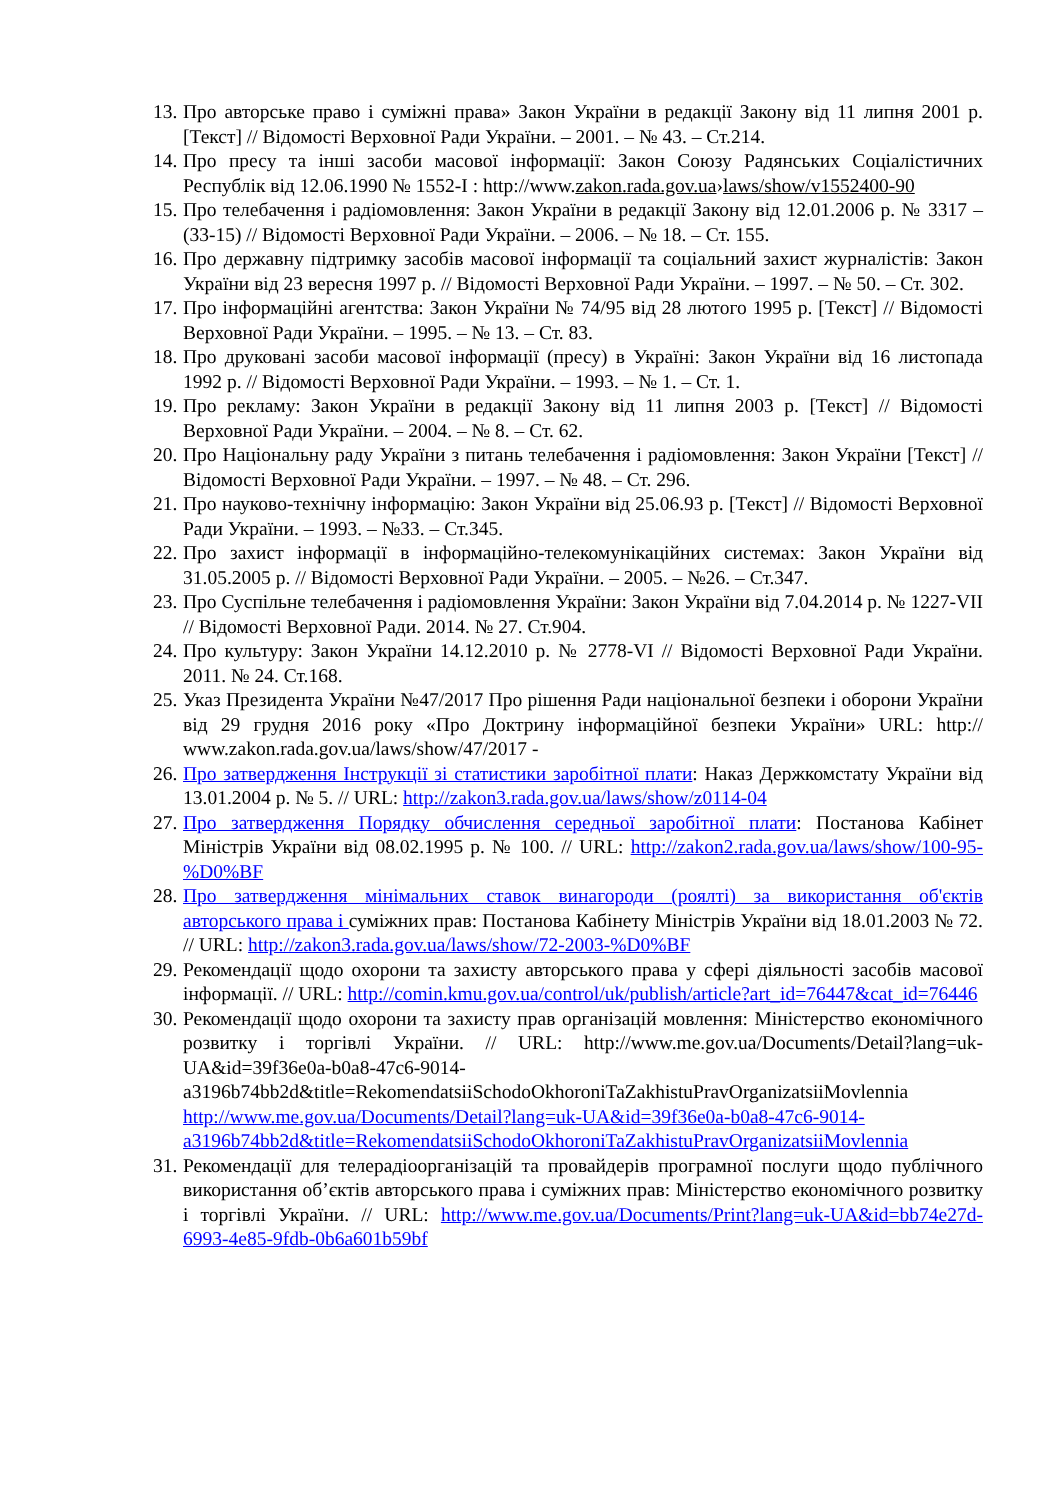13. Про авторське право і суміжні права» Закон України в редакції Закону від 11 липня 2001 р. [Текст] // Відомості Верховної Ради України. – 2001. – № 43. – Ст.214.
14. Про пресу та інші засоби масової інформації: Закон Союзу Радянських Соціалістичних Республік від 12.06.1990 № 1552-I : http://www.zakon.rada.gov.ua›laws/show/v1552400-90
15. Про телебачення і радіомовлення: Закон України в редакції Закону від 12.01.2006 р. № 3317 – (33-15) // Відомості Верховної Ради України. – 2006. – № 18. – Ст. 155.
16. Про державну підтримку засобів масової інформації та соціальний захист журналістів: Закон України від 23 вересня 1997 р. // Відомості Верховної Ради України. – 1997. – № 50. – Ст. 302.
17. Про інформаційні агентства: Закон України № 74/95 від 28 лютого 1995 р. [Текст] // Відомості Верховної Ради України. – 1995. – № 13. – Ст. 83.
18. Про друковані засоби масової інформації (пресу) в Україні: Закон України від 16 листопада 1992 р. // Відомості Верховної Ради України. – 1993. – № 1. – Ст. 1.
19. Про рекламу: Закон України в редакції Закону від 11 липня 2003 р. [Текст] // Відомості Верховної Ради України. – 2004. – № 8. – Ст. 62.
20. Про Національну раду України з питань телебачення і радіомовлення: Закон України [Текст] // Відомості Верховної Ради України. – 1997. – № 48. – Ст. 296.
21. Про науково-технічну інформацію: Закон України від 25.06.93 р. [Текст] // Відомості Верховної Ради України. – 1993. – №33. – Ст.345.
22. Про захист інформації в інформаційно-телекомунікаційних системах: Закон України від 31.05.2005 р. // Відомості Верховної Ради України. – 2005. – №26. – Ст.347.
23. Про Суспільне телебачення і радіомовлення України: Закон України від 7.04.2014 р. № 1227-VII // Відомості Верховної Ради. 2014. № 27. Ст.904.
24. Про культуру: Закон України 14.12.2010 р. № 2778-VI // Відомості Верховної Ради України. 2011. № 24. Ст.168.
25. Указ Президента України №47/2017 Про рішення Ради національної безпеки і оборони України від 29 грудня 2016 року «Про Доктрину інформаційної безпеки України» URL: http:// www.zakon.rada.gov.ua/laws/show/47/2017 -
26. Про затвердження Інструкції зі статистики заробітної плати: Наказ Держкомстату України від 13.01.2004 р. № 5. // URL: http://zakon3.rada.gov.ua/laws/show/z0114-04
27. Про затвердження Порядку обчислення середньої заробітної плати: Постанова Кабінет Міністрів України від 08.02.1995 р. № 100. // URL: http://zakon2.rada.gov.ua/laws/show/100-95-%D0%BF
28. Про затвердження мінімальних ставок винагороди (роялті) за використання об'єктів авторського права і суміжних прав: Постанова Кабінету Міністрів України від 18.01.2003 № 72. // URL: http://zakon3.rada.gov.ua/laws/show/72-2003-%D0%BF
29. Рекомендації щодо охорони та захисту авторського права у сфері діяльності засобів масової інформації. // URL: http://comin.kmu.gov.ua/control/uk/publish/article?art_id=76447&cat_id=76446
30. Рекомендації щодо охорони та захисту прав організацій мовлення: Міністерство економічного розвитку і торгівлі України. // URL: http://www.me.gov.ua/Documents/Detail?lang=uk-UA&id=39f36e0a-b0a8-47c6-9014-a3196b74bb2d&title=RekomendatsiiSchodoOkhoroniTaZakhistuPravOrganizatsiiMovlennia http://www.me.gov.ua/Documents/Detail?lang=uk-UA&id=39f36e0a-b0a8-47c6-9014-a3196b74bb2d&title=RekomendatsiiSchodoOkhoroniTaZakhistuPravOrganizatsiiMovlennia
31. Рекомендації для телерадіоорганізацій та провайдерів програмної послуги щодо публічного використання об’єктів авторського права і суміжних прав: Міністерство економічного розвитку і торгівлі України. // URL: http://www.me.gov.ua/Documents/Print?lang=uk-UA&id=bb74e27d-6993-4e85-9fdb-0b6a601b59bf